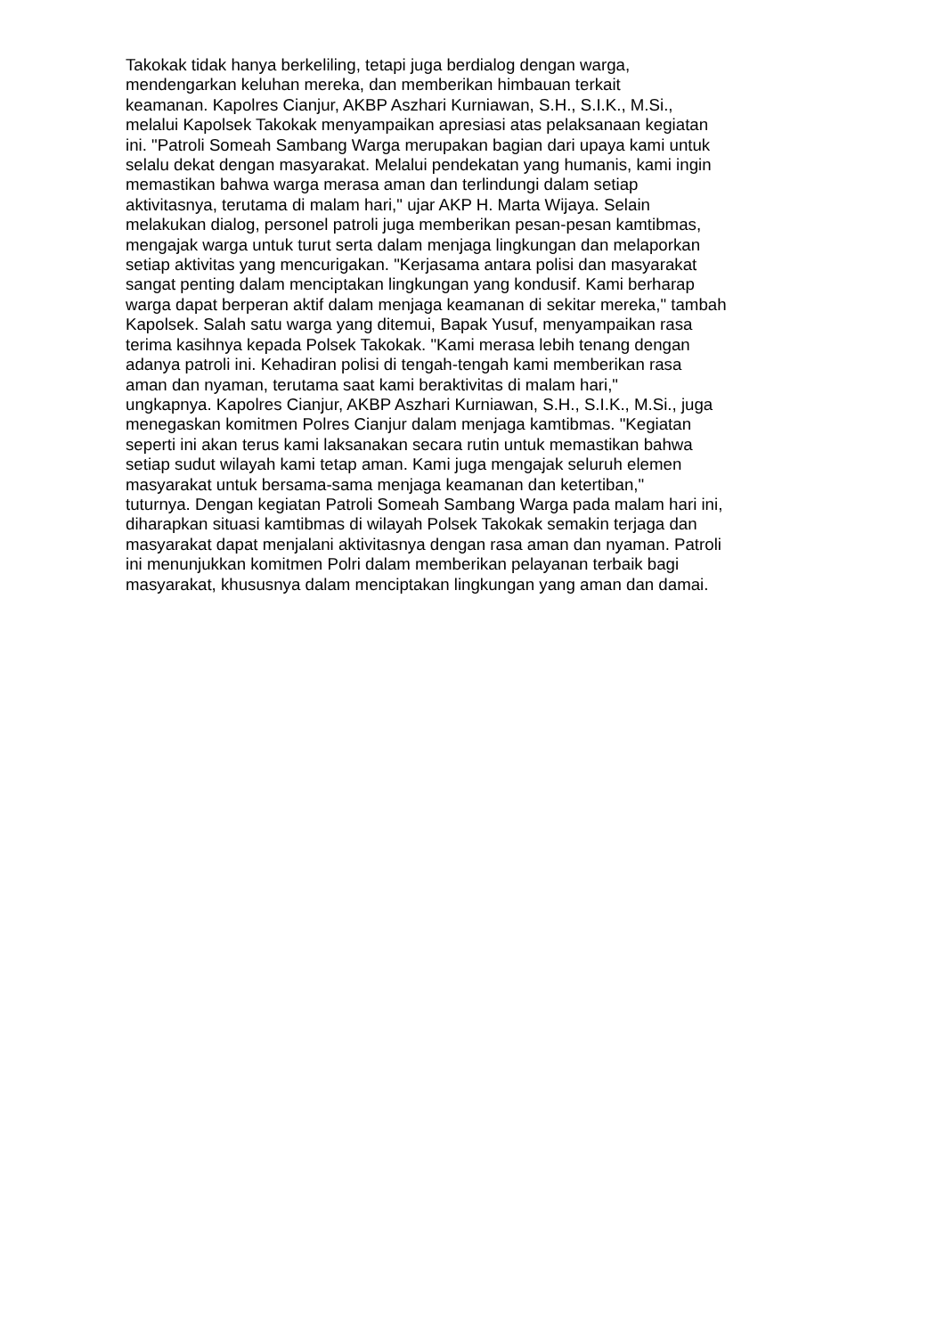Takokak tidak hanya berkeliling, tetapi juga berdialog dengan warga,
mendengarkan keluhan mereka, dan memberikan himbauan terkait
keamanan. Kapolres Cianjur, AKBP Aszhari Kurniawan, S.H., S.I.K., M.Si.,
melalui Kapolsek Takokak menyampaikan apresiasi atas pelaksanaan kegiatan
ini. "Patroli Someah Sambang Warga merupakan bagian dari upaya kami untuk
selalu dekat dengan masyarakat. Melalui pendekatan yang humanis, kami ingin
memastikan bahwa warga merasa aman dan terlindungi dalam setiap
aktivitasnya, terutama di malam hari," ujar AKP H. Marta Wijaya. Selain
melakukan dialog, personel patroli juga memberikan pesan-pesan kamtibmas,
mengajak warga untuk turut serta dalam menjaga lingkungan dan melaporkan
setiap aktivitas yang mencurigakan. "Kerjasama antara polisi dan masyarakat
sangat penting dalam menciptakan lingkungan yang kondusif. Kami berharap
warga dapat berperan aktif dalam menjaga keamanan di sekitar mereka," tambah
Kapolsek. Salah satu warga yang ditemui, Bapak Yusuf, menyampaikan rasa
terima kasihnya kepada Polsek Takokak. "Kami merasa lebih tenang dengan
adanya patroli ini. Kehadiran polisi di tengah-tengah kami memberikan rasa
aman dan nyaman, terutama saat kami beraktivitas di malam hari,"
ungkapnya. Kapolres Cianjur, AKBP Aszhari Kurniawan, S.H., S.I.K., M.Si., juga
menegaskan komitmen Polres Cianjur dalam menjaga kamtibmas. "Kegiatan
seperti ini akan terus kami laksanakan secara rutin untuk memastikan bahwa
setiap sudut wilayah kami tetap aman. Kami juga mengajak seluruh elemen
masyarakat untuk bersama-sama menjaga keamanan dan ketertiban,"
tuturnya. Dengan kegiatan Patroli Someah Sambang Warga pada malam hari ini,
diharapkan situasi kamtibmas di wilayah Polsek Takokak semakin terjaga dan
masyarakat dapat menjalani aktivitasnya dengan rasa aman dan nyaman. Patroli
ini menunjukkan komitmen Polri dalam memberikan pelayanan terbaik bagi
masyarakat, khususnya dalam menciptakan lingkungan yang aman dan damai.